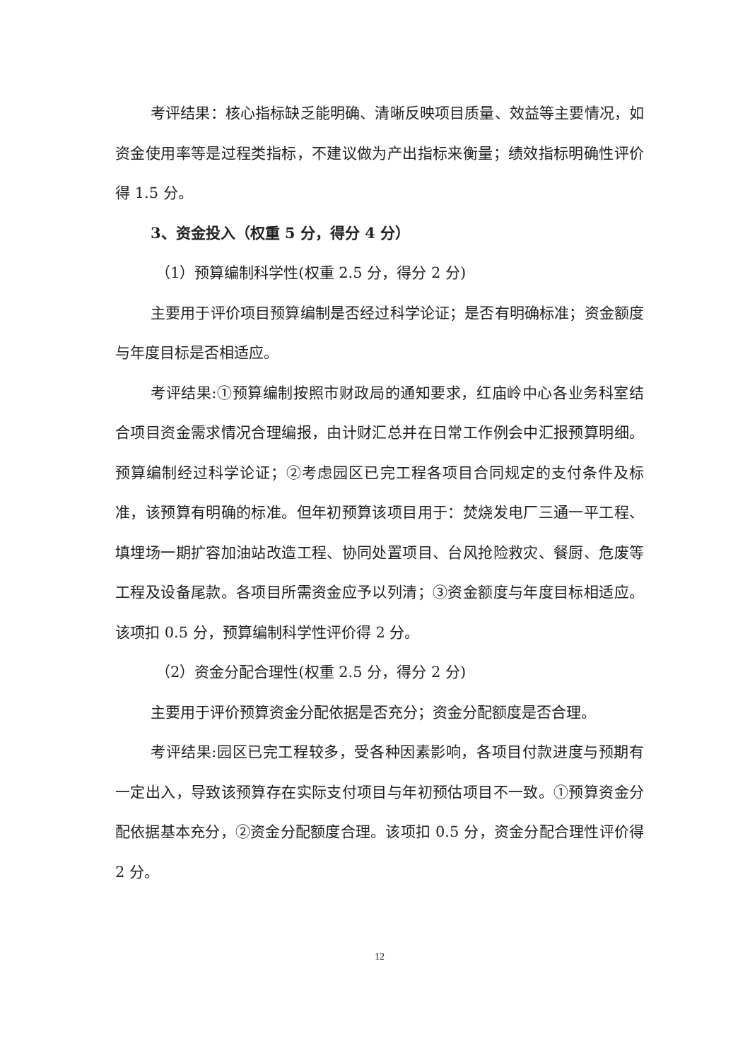考评结果：核心指标缺乏能明确、清晰反映项目质量、效益等主要情况，如资金使用率等是过程类指标，不建议做为产出指标来衡量；绩效指标明确性评价得 1.5 分。
3、资金投入（权重 5 分，得分 4 分）
（1）预算编制科学性(权重 2.5 分，得分 2 分)
主要用于评价项目预算编制是否经过科学论证；是否有明确标准；资金额度与年度目标是否相适应。
考评结果:①预算编制按照市财政局的通知要求，红庙岭中心各业务科室结合项目资金需求情况合理编报，由计财汇总并在日常工作例会中汇报预算明细。预算编制经过科学论证；②考虑园区已完工程各项目合同规定的支付条件及标准，该预算有明确的标准。但年初预算该项目用于：焚烧发电厂三通一平工程、填埋场一期扩容加油站改造工程、协同处置项目、台风抢险救灾、餐厨、危废等工程及设备尾款。各项目所需资金应予以列清；③资金额度与年度目标相适应。该项扣 0.5 分，预算编制科学性评价得 2 分。
（2）资金分配合理性(权重 2.5 分，得分 2 分)
主要用于评价预算资金分配依据是否充分；资金分配额度是否合理。
考评结果:园区已完工程较多，受各种因素影响，各项目付款进度与预期有一定出入，导致该预算存在实际支付项目与年初预估项目不一致。①预算资金分配依据基本充分，②资金分配额度合理。该项扣 0.5 分，资金分配合理性评价得 2 分。
12